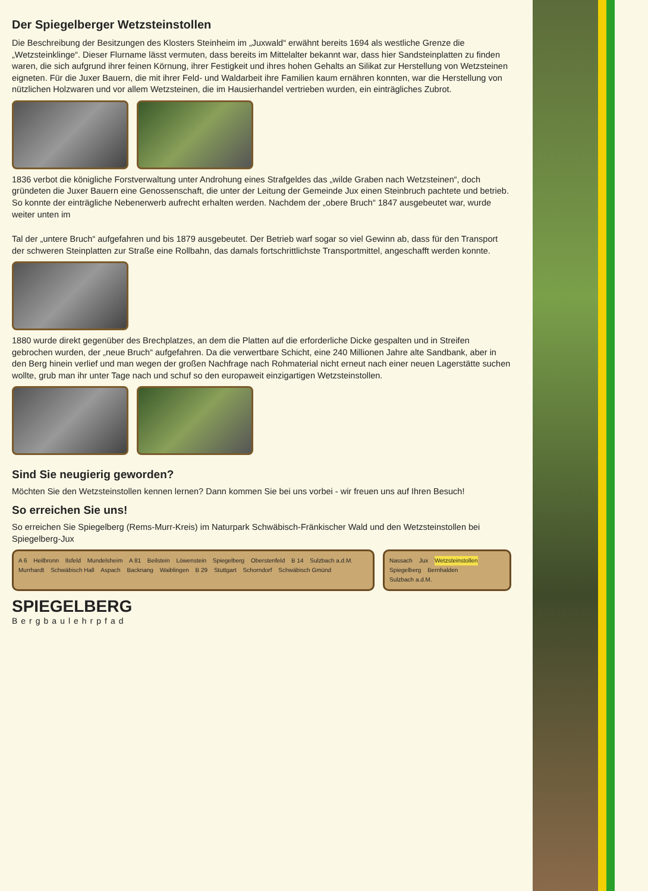Der Spiegelberger Wetzsteinstollen
Die Beschreibung der Besitzungen des Klosters Steinheim im „Juxwald“ erwähnt bereits 1694 als westliche Grenze die „Wetzsteinklinge“. Dieser Flurname lässt vermuten, dass bereits im Mittelalter bekannt war, dass hier Sandsteinplatten zu finden waren, die sich aufgrund ihrer feinen Körnung, ihrer Festigkeit und ihres hohen Gehalts an Silikat zur Herstellung von Wetzsteinen eigneten. Für die Juxer Bauern, die mit ihrer Feld- und Waldarbeit ihre Familien kaum ernähren konnten, war die Herstellung von nützlichen Holzwaren und vor allem Wetzsteinen, die im Hausierhandel vertrieben wurden, ein einträgliches Zubrot.
1836 verbot die königliche Forstverwaltung unter Androhung eines Strafgeldes das „wilde Graben nach Wetzsteinen“, doch gründeten die Juxer Bauern eine Genossenschaft, die unter der Leitung der Gemeinde Jux einen Steinbruch pachtete und betrieb. So konnte der einträgliche Nebenerwerb aufrecht erhalten werden. Nachdem der „obere Bruch“ 1847 ausgebeutet war, wurde weiter unten im
Tal der „untere Bruch“ aufgefahren und bis 1879 ausgebeutet. Der Betrieb warf sogar so viel Gewinn ab, dass für den Transport der schweren Steinplatten zur Straße eine Rollbahn, das damals fortschrittlichste Transportmittel, angeschafft werden konnte.
1880 wurde direkt gegenüber des Brechplatzes, an dem die Platten auf die erforderliche Dicke gespalten und in Streifen gebrochen wurden, der „neue Bruch“ aufgefahren. Da die verwertbare Schicht, eine 240 Millionen Jahre alte Sandbank, aber in den Berg hinein verlief und man wegen der großen Nachfrage nach Rohmaterial nicht erneut nach einer neuen Lagerstätte suchen wollte, grub man ihr unter Tage nach und schuf so den europaweit einzigartigen Wetzsteinstollen.
Sind Sie neugierig geworden?
Möchten Sie den Wetzsteinstollen kennen lernen? Dann kommen Sie bei uns vorbei - wir freuen uns auf Ihren Besuch!
So erreichen Sie uns!
So erreichen Sie Spiegelberg (Rems-Murr-Kreis) im Naturpark Schwäbisch-Fränkischer Wald und den Wetzsteinstollen bei Spiegelberg-Jux
A 6 Heilbronn Ilsfeld Mundelsheim A 81 Beilstein Löwenstein Spiegelberg Oberstenfeld B 14 Sulzbach a.d.M. Murrhardt Schwäbisch Hall Aspach Backnang Waiblingen B 29 Stuttgart Schorndorf Schwäbisch Gmünd
Nassach Jux Wetzsteinstollen Spiegelberg Bernhalden Sulzbach a.d.M.
SPIEGELBERG
Bergbaulehrpfad